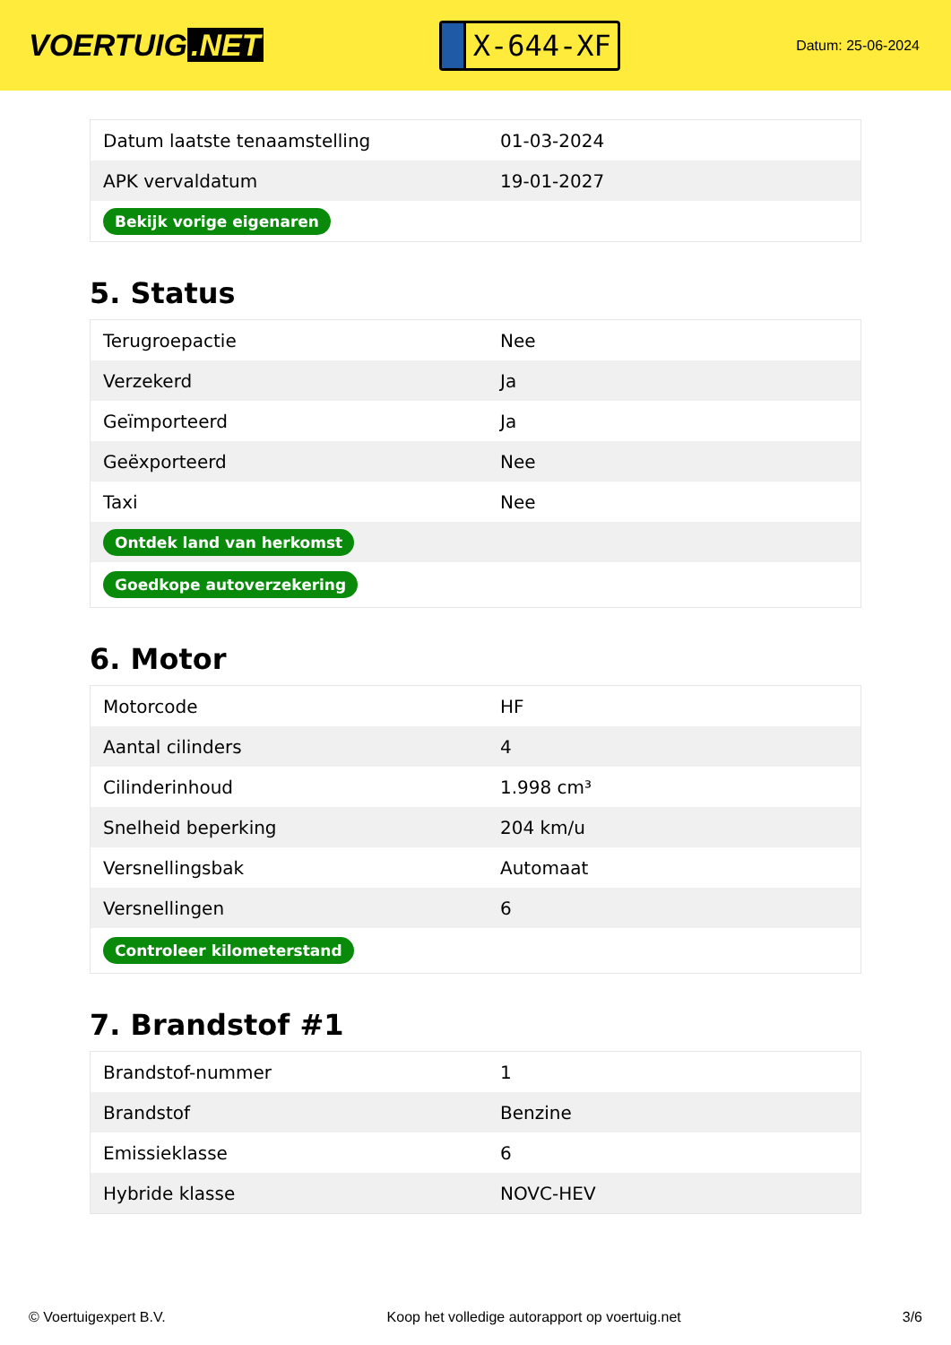VOERTUIG.NET
X-644-XF
Datum: 25-06-2024
| Datum laatste tenaamstelling | 01-03-2024 |
| APK vervaldatum | 19-01-2027 |
| Bekijk vorige eigenaren | |
5. Status
| Terugroepactie | Nee |
| Verzekerd | Ja |
| Geïmporteerd | Ja |
| Geëxporteerd | Nee |
| Taxi | Nee |
| Ontdek land van herkomst | |
| Goedkope autoverzekering | |
6. Motor
| Motorcode | HF |
| Aantal cilinders | 4 |
| Cilinderinhoud | 1.998 cm³ |
| Snelheid beperking | 204 km/u |
| Versnellingsbak | Automaat |
| Versnellingen | 6 |
| Controleer kilometerstand | |
7. Brandstof #1
| Brandstof-nummer | 1 |
| Brandstof | Benzine |
| Emissieklasse | 6 |
| Hybride klasse | NOVC-HEV |
© Voertuigexpert B.V. Koop het volledige autorapport op voertuig.net 3/6